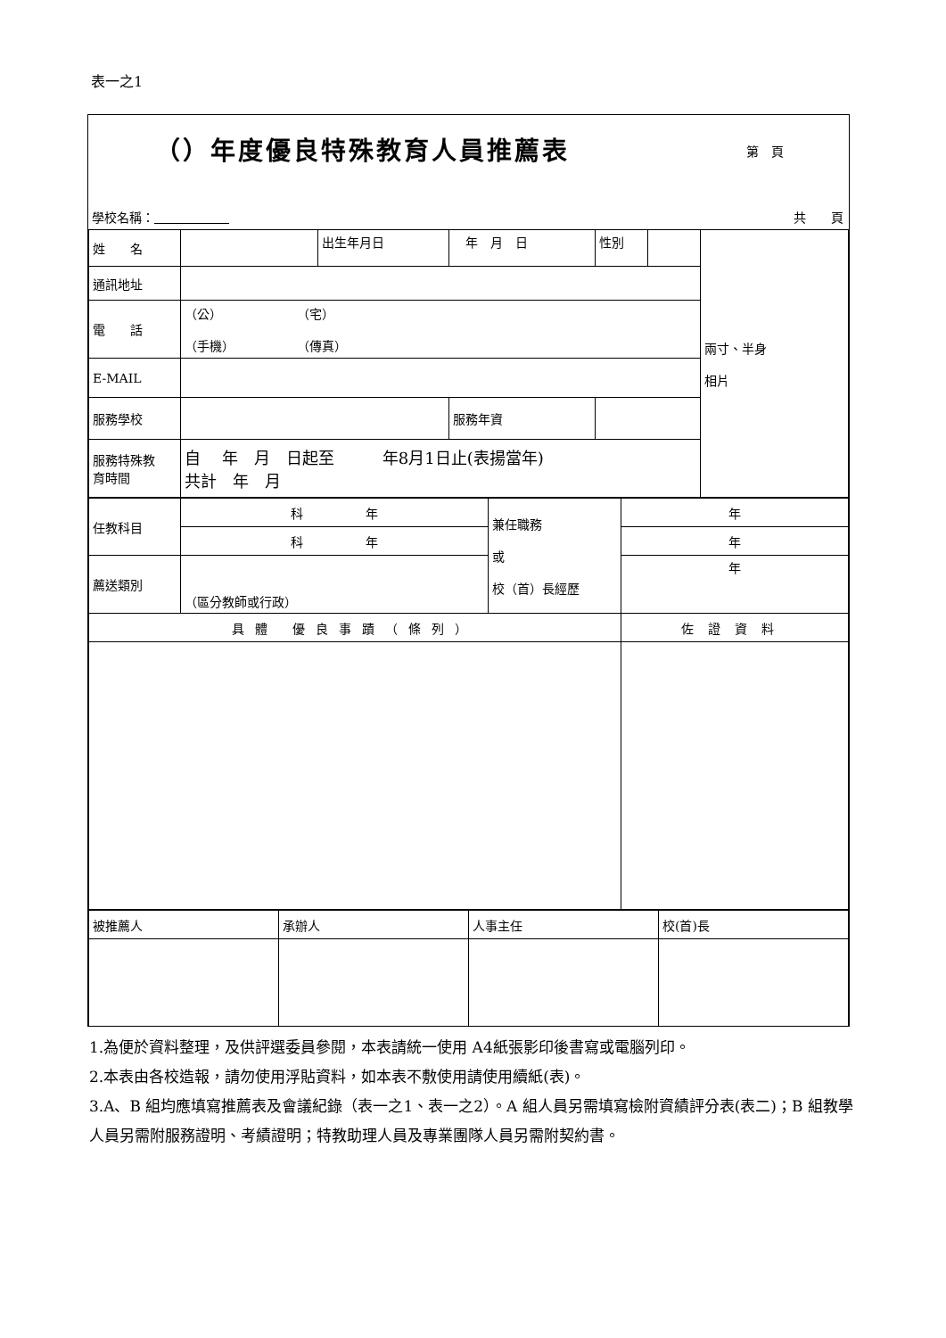表一之1
（）年度優良特殊教育人員推薦表 第　頁
學校名稱： 共　　頁
| 姓 名 | | 出生年月日 | 年 月 日 | 性別 | | 兩寸、半身 相片 |
| 通訊地址 | | | | | | |
| 電 話 | （公） （宅） （手機） （傳真） | | | | | |
| E-MAIL | | | | | | |
| 服務學校 | | | 服務年資 | | | |
| 服務特殊教 育時間 | 自 年 月 日起至 年8月1日止(表揚當年) 共計 年 月 | | | | | |
| 任教科目 | 科 年 | 兼任職務 或 校（首）長經歷 | 年 |
| | 科 年 | | 年 |
| 薦送類別 | （區分教師或行政） | | 年 |
| 具體 優良事蹟（條列） | | | 佐證資料 |
| 被推薦人 | 承辦人 | 人事主任 | 校(首)長 |
1.為便於資料整理，及供評選委員參閱，本表請統一使用 A4紙張影印後書寫或電腦列印。
2.本表由各校造報，請勿使用浮貼資料，如本表不敷使用請使用續紙(表)。
3.A、B 組均應填寫推薦表及會議紀錄（表一之1、表一之2）。A 組人員另需填寫檢附資績評分表(表二)；B 組教學人員另需附服務證明、考績證明；特教助理人員及專業團隊人員另需附契約書。